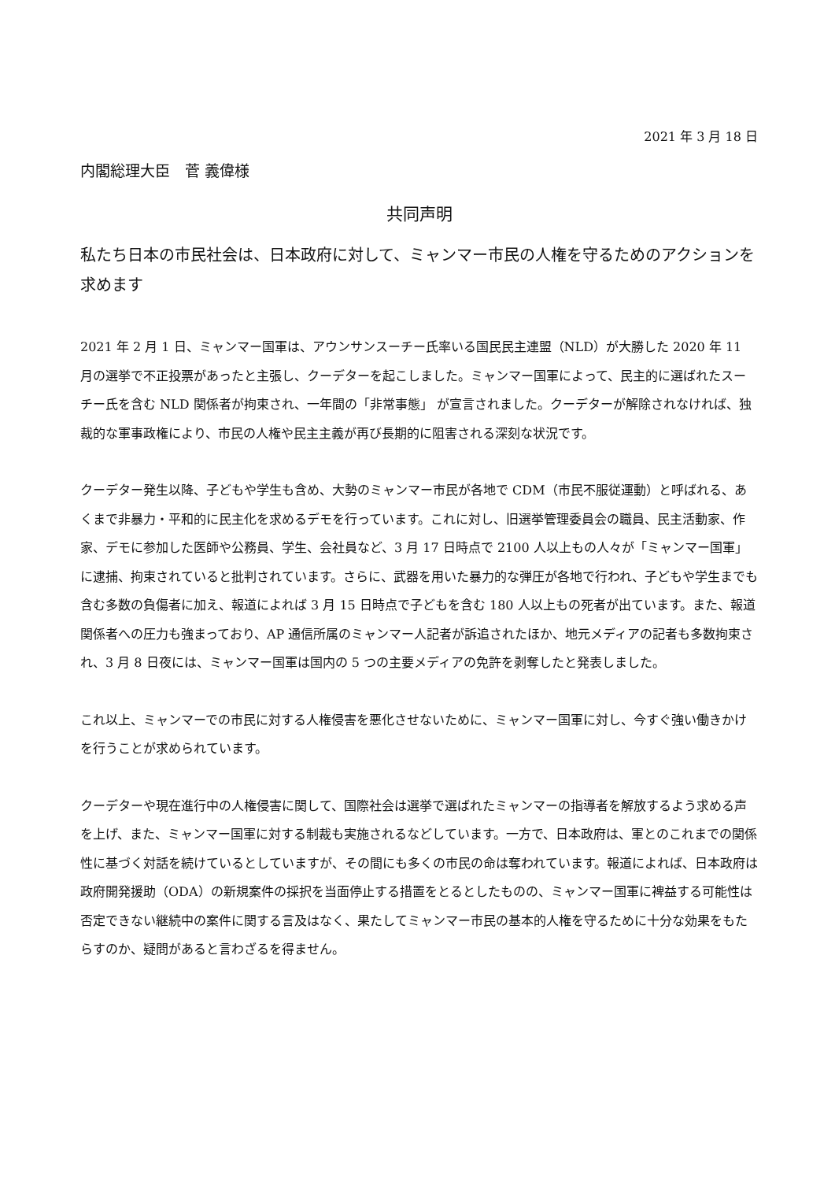2021 年 3 月 18 日
内閣総理大臣　菅 義偉様
共同声明
私たち日本の市民社会は、日本政府に対して、ミャンマー市民の人権を守るためのアクションを求めます
2021 年 2 月 1 日、ミャンマー国軍は、アウンサンスーチー氏率いる国民民主連盟（NLD）が大勝した 2020 年 11 月の選挙で不正投票があったと主張し、クーデターを起こしました。ミャンマー国軍によって、民主的に選ばれたスーチー氏を含む NLD 関係者が拘束され、一年間の「非常事態」 が宣言されました。クーデターが解除されなければ、独裁的な軍事政権により、市民の人権や民主主義が再び長期的に阻害される深刻な状況です。
クーデター発生以降、子どもや学生も含め、大勢のミャンマー市民が各地で CDM（市民不服従運動）と呼ばれる、あくまで非暴力・平和的に民主化を求めるデモを行っています。これに対し、旧選挙管理委員会の職員、民主活動家、作家、デモに参加した医師や公務員、学生、会社員など、3 月 17 日時点で 2100 人以上もの人々が「ミャンマー国軍」に逮捕、拘束されていると批判されています。さらに、武器を用いた暴力的な弾圧が各地で行われ、子どもや学生までも含む多数の負傷者に加え、報道によれば 3 月 15 日時点で子どもを含む 180 人以上もの死者が出ています。また、報道関係者への圧力も強まっており、AP 通信所属のミャンマー人記者が訴追されたほか、地元メディアの記者も多数拘束され、3 月 8 日夜には、ミャンマー国軍は国内の 5 つの主要メディアの免許を剥奪したと発表しました。
これ以上、ミャンマーでの市民に対する人権侵害を悪化させないために、ミャンマー国軍に対し、今すぐ強い働きかけを行うことが求められています。
クーデターや現在進行中の人権侵害に関して、国際社会は選挙で選ばれたミャンマーの指導者を解放するよう求める声を上げ、また、ミャンマー国軍に対する制裁も実施されるなどしています。一方で、日本政府は、軍とのこれまでの関係性に基づく対話を続けているとしていますが、その間にも多くの市民の命は奪われています。報道によれば、日本政府は政府開発援助（ODA）の新規案件の採択を当面停止する措置をとるとしたものの、ミャンマー国軍に裨益する可能性は否定できない継続中の案件に関する言及はなく、果たしてミャンマー市民の基本的人権を守るために十分な効果をもたらすのか、疑問があると言わざるを得ません。